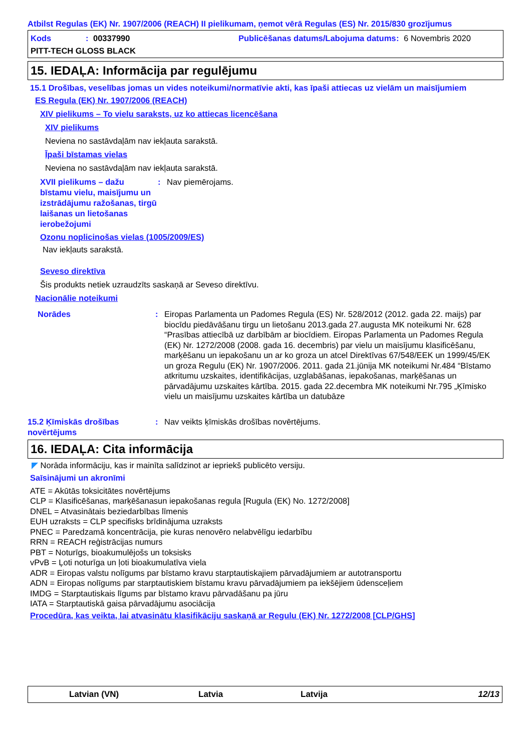Atbilst Regulas (EK) Nr. 1907/2006 (REACH) II pielikumam, ņemot vērā Regulas (ES) Nr. 2015/830 grozījumus
Kods: 00337990 Publicēšanas datums/Labojuma datums: 6 Novembris 2020
PITT-TECH GLOSS BLACK
15. IEDAĻA: Informācija par regulējumu
15.1 Drošības, veselības jomas un vides noteikumi/normatīvie akti, kas īpaši attiecas uz vielām un maisījumiem
ES Regula (EK) Nr. 1907/2006 (REACH)
XIV pielikums – To vielu saraksts, uz ko attiecas licencēšana
XIV pielikums
Neviena no sastāvdaļām nav iekļauta sarakstā.
Īpaši bīstamas vielas
Neviena no sastāvdaļām nav iekļauta sarakstā.
XVII pielikums – dažu bīstamu vielu, maisījumu un izstrādājumu ražošanas, tirgū laišanas un lietošanas ierobežojumi: Nav piemērojams.
Ozonu noplicinošas vielas (1005/2009/ES)
Nav iekļauts sarakstā.
Seveso direktīva
Šis produkts netiek uzraudzīts saskaņā ar Seveso direktīvu.
Nacionālie noteikumi
Norādes: Eiropas Parlamenta un Padomes Regula (ES) Nr. 528/2012 (2012. gada 22. maijs) par biocīdu piedāvāšanu tirgu un lietošanu 2013.gada 27.augusta MK noteikumi Nr. 628 “Prasības attiecībā uz darbībām ar biocīdiem. Eiropas Parlamenta un Padomes Regula (EK) Nr. 1272/2008 (2008. gada 16. decembris) par vielu un maisījumu klasificēšanu, marķēšanu un iepakošanu un ar ko groza un atcel Direktīvas 67/548/EEK un 1999/45/EK un groza Regulu (EK) Nr. 1907/2006. 2011. gada 21.jūnija MK noteikumi Nr.484 “Bīstamo atkritumu uzskaites, identifikācijas, uzglabāšanas, iepakošanas, marķēšanas un pārvadājumu uzskaites kārtība. 2015. gada 22.decembra MK noteikumi Nr.795 „Ķīmisko vielu un maisījumu uzskaites kārtība un datubāze
15.2 Ķīmiskās drošības novērtējums: Nav veikts ķīmiskās drošības novērtējums.
16. IEDAĻA: Cita informācija
◤ Norāda informāciju, kas ir mainīta salīdzinot ar iepriekš publicēto versiju.
Saīsinājumi un akronīmi
ATE = Akūtās toksicitātes novērtējums
CLP = Klasificēšanas, marķēšanasun iepakošanas regula [Rugula (EK) No. 1272/2008]
DNEL = Atvasinātais beziedarbības līmenis
EUH uzraksts = CLP specifisks brīdinājuma uzraksts
PNEC = Paredzamā koncentrācija, pie kuras nenovēro nelabvēlīgu iedarbību
RRN = REACH reģistrācijas numurs
PBT = Noturīgs, bioakumulējošs un toksisks
vPvB = Ļoti noturīga un ļoti bioakumulatīva viela
ADR = Eiropas valstu nolīgums par bīstamo kravu starptautiskajiem pārvadājumiem ar autotransportu
ADN = Eiropas nolīgums par starptautiskiem bīstamu kravu pārvadājumiem pa iekšējiem ūdensceļiem
IMDG = Starptautiskais līgums par bīstamo kravu pārvadāšanu pa jūru
IATA = Starptautiskā gaisa pārvadājumu asociācija
Procedūra, kas veikta, lai atvasinātu klasifikāciju saskaņā ar Regulu (EK) Nr. 1272/2008 [CLP/GHS]
Latvian (VN) Latvia Latvija 12/13